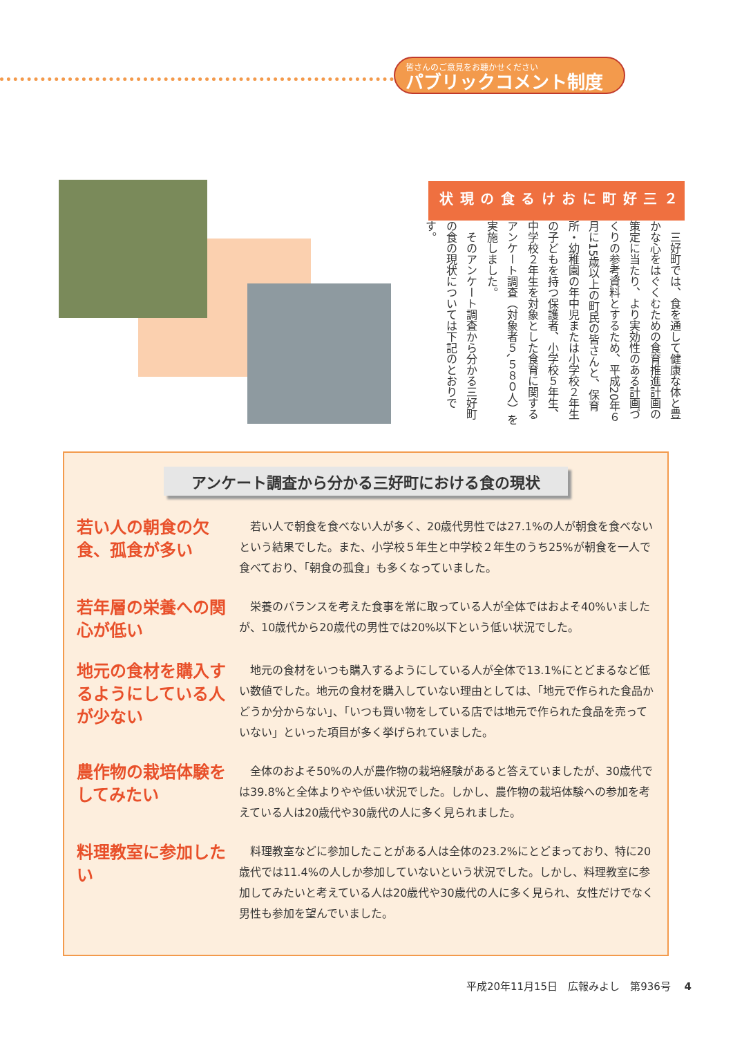皆さんのご意見をお聴かせください
パブリックコメント制度
２ 三好町における食の現状
　三好町では、食を通して健康な体と豊かな心をはぐくむための食育推進計画の策定に当たり、より実効性のある計画づくりの参考資料とするため、平成20年６月に15歳以上の町民の皆さんと、保育所・幼稚園の年中児または小学校２年生の子どもを持つ保護者、小学校５年生、中学校２年生を対象とした食育に関するアンケート調査（対象者５､５８０人）を実施しました。
　そのアンケート調査から分かる三好町の食の現状については下記のとおりです。
アンケート調査から分かる三好町における食の現状
若い人の朝食の欠食、孤食が多い
若い人で朝食を食べない人が多く、20歳代男性では27.1%の人が朝食を食べないという結果でした。また、小学校５年生と中学校２年生のうち25%が朝食を一人で食べており、「朝食の孤食」も多くなっていました。
若年層の栄養への関心が低い
栄養のバランスを考えた食事を常に取っている人が全体ではおよそ40%いましたが、10歳代から20歳代の男性では20%以下という低い状況でした。
地元の食材を購入するようにしている人が少ない
地元の食材をいつも購入するようにしている人が全体で13.1%にとどまるなど低い数値でした。地元の食材を購入していない理由としては、「地元で作られた食品かどうか分からない」、「いつも買い物をしている店では地元で作られた食品を売っていない」といった項目が多く挙げられていました。
農作物の栽培体験をしてみたい
全体のおよそ50%の人が農作物の栽培経験があると答えていましたが、30歳代では39.8%と全体よりやや低い状況でした。しかし、農作物の栽培体験への参加を考えている人は20歳代や30歳代の人に多く見られました。
料理教室に参加したい
料理教室などに参加したことがある人は全体の23.2%にとどまっており、特に20歳代では11.4%の人しか参加していないという状況でした。しかし、料理教室に参加してみたいと考えている人は20歳代や30歳代の人に多く見られ、女性だけでなく男性も参加を望んでいました。
平成20年11月15日　広報みよし　第936号　 4